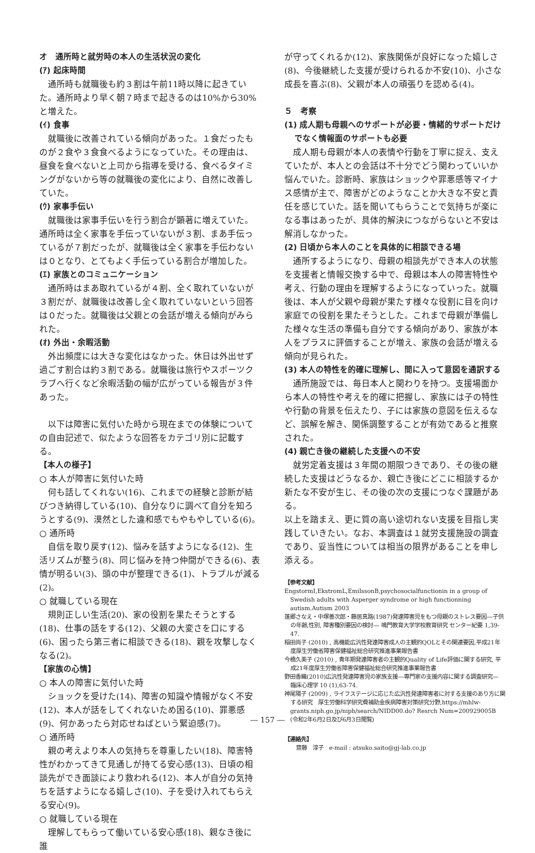オ　通所時と就労時の本人の生活状況の変化
(ｱ) 起床時間
通所時も就職後も約３割は午前11時以降に起きていた。通所時より早く朝７時まで起きるのは10%から30%と増えた。
(ｲ) 食事
就職後に改善されている傾向があった。１食だったものが２食や３食食べるようになっていた。その理由は、昼食を食べないと上司から指導を受ける、食べるタイミングがないから等の就職後の変化により、自然に改善していた。
(ｳ) 家事手伝い
就職後は家事手伝いを行う割合が顕著に増えていた。通所時は全く家事を手伝っていないが３割、まあ手伝っているが７割だったが、就職後は全く家事を手伝わないは０となり、とてもよく手伝っている割合が増加した。
(ｴ) 家族とのコミュニケーション
通所時はまあ取れているが４割、全く取れていないが３割だが、就職後は改善し全く取れていないという回答は０だった。就職後は父親との会話が増える傾向がみられた。
(ｵ) 外出・余暇活動
外出頻度には大きな変化はなかった。休日は外出せず過ごす割合は約３割である。就職後は旅行やスポーツクラブへ行くなど余暇活動の幅が広がっている報告が３件あった。
以下は障害に気付いた時から現在までの体験についての自由記述で、似たような回答をカテゴリ別に記載する。
【本人の様子】
○ 本人が障害に気付いた時
何も話してくれない(16)、これまでの経験と診断が結びつき納得している(10)、自分なりに調べて自分を知ろうとする(9)、漠然とした違和感でもやもやしている(6)。
○ 通所時
自信を取り戻す(12)、悩みを話すようになる(12)、生活リズムが整う(8)、同じ悩みを持つ仲間ができる(6)、表情が明るい(3)、頭の中が整理できる(1)、トラブルが減る(2)。
○ 就職している現在
規則正しい生活(20)、家の役割を果たそうとする(18)、仕事の話をする(12)、父親の大変さを口にする(6)、困ったら第三者に相談できる(18)、親を攻撃しなくなる(2)。
【家族の心情】
○ 本人の障害に気付いた時
ショックを受けた(14)、障害の知識や情報がなく不安(12)、本人が話をしてくれないため困る(10)、罪悪感(9)、何かあったら対応せねばという緊迫感(7)。
○ 通所時
親の考えより本人の気持ちを尊重したい(18)、障害特性がわかってきて見通しが持てる安心感(13)、日頃の相談先ができ面談により救われる(12)、本人が自分の気持ちを話すようになる嬉しさ(10)、子を受け入れてもらえる安心(9)。
○ 就職している現在
理解してもらって働いている安心感(18)、親なき後に誰
が守ってくれるか(12)、家族関係が良好になった嬉しさ(8)、今後継続した支援が受けられるか不安(10)、小さな成長を喜ぶ(8)、父親が本人の頑張りを認める(4)。
５　考察
(1) 成人期も母親へのサポートが必要・情緒的サポートだけでなく情報面のサポートも必要
成人期も母親が本人の表情や行動を丁寧に捉え、支えていたが、本人との会話は不十分でどう関わっていいか悩んでいた。診断時、家族はショックや罪悪感等マイナス感情が主で、障害がどのようなことか大きな不安と責任を感じていた。話を聞いてもらうことで気持ちが楽になる事はあったが、具体的解決につながらないと不安は解消しなかった。
(2) 日頃から本人のことを具体的に相談できる場
通所するようになり、母親の相談先ができ本人の状態を支援者と情報交換する中で、母親は本人の障害特性や考え、行動の理由を理解するようになっていった。就職後は、本人が父親や母親が果たす様々な役割に目を向け家庭での役割を果たそうとした。これまで母親が準備した様々な生活の準備も自分でする傾向があり、家族が本人をプラスに評価することが増え、家族の会話が増える傾向が見られた。
(3) 本人の特性を的確に理解し、間に入って意図を通訳する
通所施設では、毎日本人と関わりを持つ。支援場面から本人の特性や考えを的確に把握し、家族には子の特性や行動の背景を伝えたり、子には家族の意図を伝えるなど、誤解を解き、関係調整することが有効であると推察された。
(4) 親亡き後の継続した支援への不安
就労定着支援は３年間の期限つきであり、その後の継続した支援はどうなるか、親亡き後にどこに相談するか新たな不安が生じ、その後の次の支援につなぐ課題がある。
以上を踏まえ、更に質の高い途切れない支援を目指し実践していきたい。なお、本調査は１就労支援施設の調査であり、妥当性については相当の限界があることを申し添える。
【参考文献】
EngstormI,EkstromL,EmilssonB,psychosocialfunctionin in a group of Swedish adults with Asperger syndrome or high functionning autism.Autism 2003
蓬郷さなえ・中塚善次郎・藤居真路(1987)発達障害児をもつ母親のストレス要因―子供の年齢,性別, 障害種別要因の検討― 鳴門教育大学学校教育研究 センター紀要 1,39-47.
稲田尚子 (2010) , 高機能広汎性発達障害成人の主観的QOLとその関連要因,平成21年度厚生労働省障害保健福祉総合研究推進事業報告書
今橋久美子 (2010) , 青年期発達障害者の主観的Quality of Life評価に関する研究, 平成21年度厚生労働省障害保健福祉総合研究推進事業報告書
野田香織(2010)広汎性発達障害児の家族支援―専門家の支援内容に関する調査研究― 臨床心理学 10 (1),63-74.
神尾陽子 (2009) , ライフステージに応じた広汎性発達障害者に対する支援のあり方に関する研究　厚生労働科学研究費補助金疾病障害対策研究分野,https://mhlw-grants.niph.go.jp/niph/search/NIDD00.do? Resrch Num=200929005B (令和2年6月2日及び6月3日閲覧)
【連絡先】
　齋藤　淳子　e-mail : atsuko.saito@gj-lab.co.jp
― 157 ―